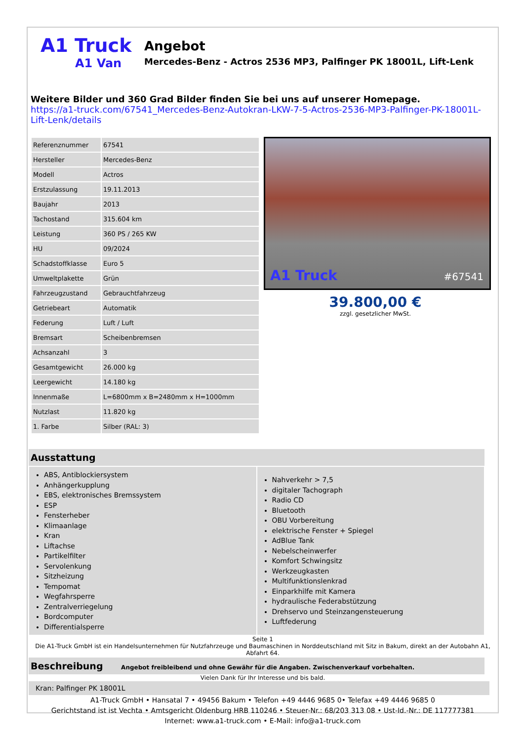A1 Truck
A1 Van
Angebot
Mercedes-Benz - Actros 2536 MP3, Palfinger PK 18001L, Lift-Lenk
Weitere Bilder und 360 Grad Bilder finden Sie bei uns auf unserer Homepage.
https://a1-truck.com/67541_Mercedes-Benz-Autokran-LKW-7-5-Actros-2536-MP3-Palfinger-PK-18001L-Lift-Lenk/details
| Referenznummer | 67541 |
| Hersteller | Mercedes-Benz |
| Modell | Actros |
| Erstzulassung | 19.11.2013 |
| Baujahr | 2013 |
| Tachostand | 315.604 km |
| Leistung | 360 PS / 265 KW |
| HU | 09/2024 |
| Schadstoffklasse | Euro 5 |
| Umweltplakette | Grün |
| Fahrzeugzustand | Gebrauchtfahrzeug |
| Getriebeart | Automatik |
| Federung | Luft / Luft |
| Bremsart | Scheibenbremsen |
| Achsanzahl | 3 |
| Gesamtgewicht | 26.000 kg |
| Leergewicht | 14.180 kg |
| Innenmaße | L=6800mm x B=2480mm x H=1000mm |
| Nutzlast | 11.820 kg |
| 1. Farbe | Silber (RAL: 3) |
A1 Truck #67541
39.800,00 €
zzgl. gesetzlicher MwSt.
Ausstattung
ABS, Antiblockiersystem
Anhängerkupplung
EBS, elektronisches Bremssystem
ESP
Fensterheber
Klimaanlage
Kran
Liftachse
Partikelfilter
Servolenkung
Sitzheizung
Tempomat
Wegfahrsperre
Zentralverriegelung
Bordcomputer
Differentialsperre
Nahverkehr > 7,5
digitaler Tachograph
Radio CD
Bluetooth
OBU Vorbereitung
elektrische Fenster + Spiegel
AdBlue Tank
Nebelscheinwerfer
Komfort Schwingsitz
Werkzeugkasten
Multifunktionslenkrad
Einparkhilfe mit Kamera
hydraulische Federabstützung
Drehservo und Steinzangensteuerung
Luftfederung
Seite 1
Die A1-Truck GmbH ist ein Handelsunternehmen für Nutzfahrzeuge und Baumaschinen in Norddeutschland mit Sitz in Bakum, direkt an der Autobahn A1, Abfahrt 64.
Beschreibung Angebot freibleibend und ohne Gewähr für die Angaben. Zwischenverkauf vorbehalten.
Vielen Dank für Ihr Interesse und bis bald.
Kran: Palfinger PK 18001L
A1-Truck GmbH • Hansatal 7 • 49456 Bakum • Telefon +49 4446 9685 0• Telefax +49 4446 9685 0
Gerichtstand ist ist Vechta • Amtsgericht Oldenburg HRB 110246 • Steuer-Nr.: 68/203 313 08 • Ust-Id.-Nr.: DE 117777381
Internet: www.a1-truck.com • E-Mail: info@a1-truck.com